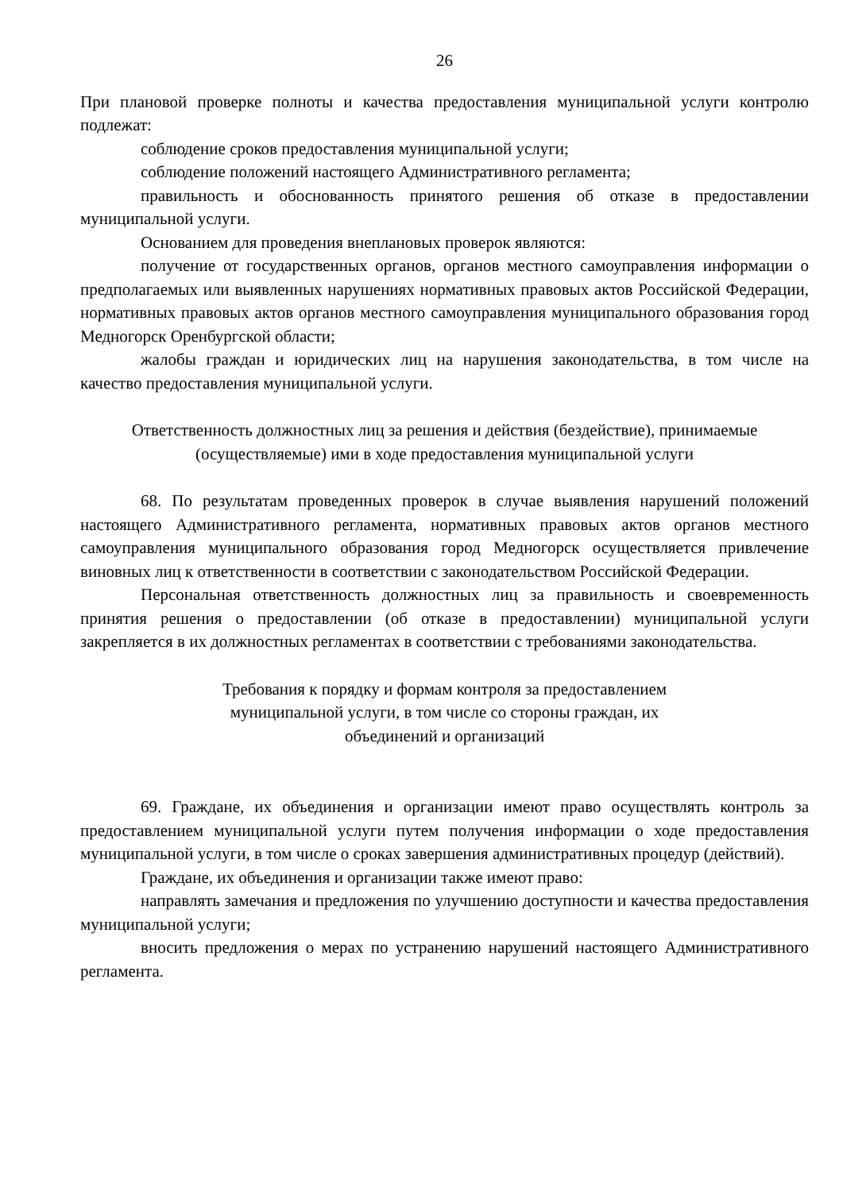26
При плановой проверке полноты и качества предоставления муниципальной услуги контролю подлежат:
соблюдение сроков предоставления муниципальной услуги;
соблюдение положений настоящего Административного регламента;
правильность и обоснованность принятого решения об отказе в предоставлении муниципальной услуги.
Основанием для проведения внеплановых проверок являются:
получение от государственных органов, органов местного самоуправления информации о предполагаемых или выявленных нарушениях нормативных правовых актов Российской Федерации, нормативных правовых актов органов местного самоуправления муниципального образования город Медногорск Оренбургской области;
жалобы граждан и юридических лиц на нарушения законодательства, в том числе на качество предоставления муниципальной услуги.
Ответственность должностных лиц за решения и действия (бездействие), принимаемые (осуществляемые) ими в ходе предоставления муниципальной услуги
68. По результатам проведенных проверок в случае выявления нарушений положений настоящего Административного регламента, нормативных правовых актов органов местного самоуправления муниципального образования город Медногорск осуществляется привлечение виновных лиц к ответственности в соответствии с законодательством Российской Федерации.
Персональная ответственность должностных лиц за правильность и своевременность принятия решения о предоставлении (об отказе в предоставлении) муниципальной услуги закрепляется в их должностных регламентах в соответствии с требованиями законодательства.
Требования к порядку и формам контроля за предоставлением муниципальной услуги, в том числе со стороны граждан, их объединений и организаций
69. Граждане, их объединения и организации имеют право осуществлять контроль за предоставлением муниципальной услуги путем получения информации о ходе предоставления муниципальной услуги, в том числе о сроках завершения административных процедур (действий).
Граждане, их объединения и организации также имеют право:
направлять замечания и предложения по улучшению доступности и качества предоставления муниципальной услуги;
вносить предложения о мерах по устранению нарушений настоящего Административного регламента.